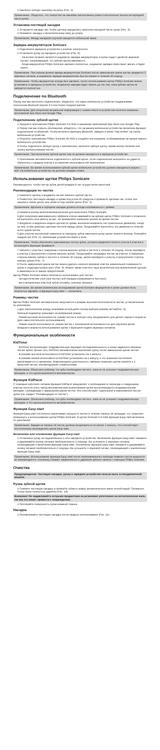1 Наклеите побную наклейку на ручку (Рис. 2).
Примечание. Убедитесь, что отверстия на наклейке расположены ровно относительно кнопок на передней части ручки.
Установка чистящей насадки
1 Установите насадку так, чтобы щетина находилась напротив передней части ручки (Рис. 3).
2 Прижмите насадку к металлическому валу до упора.
Примечание. Между насадкой и ручкой находится небольшой зазор.
Зарядка аккумуляторов Sonicare
1 Подключите зарядное устройство к розетке электросети.
2 Установите ручку на зарядное устройство (Рис. 4).
- На кнопке питания загорится индикатор зарядки аккумулятора, и ручка подаст двойной звуковой сигнал, показывающий, что зубная щетка заряжается.
- Когда аккумулятор Philips Sonicare заряжен полностью, индикатор зарядки перестанет мигать и будет гореть.
Примечание. При низком уровне заряда аккумулятора Sonicare после завершения цикла чистки раздается 3 звуковых сигнала, а индикатор зарядки аккумулятора быстро мигает в течение 30 секунд.
Примечание. Чтобы аккумулятор всегда был заряжен, после использования щетку Philips Sonicare можно установить в зарядное устройство. Индикатор зарядки будет мигать до тех пор, пока зубная щетка не зарядится полностью.
Подключение по Bluetooth
Перед тем как настроить подключение, убедитесь, что ваше мобильное устройство поддерживает технологию Bluetooth версии 4.0 или более поздней версии.
Примечание. Для получения актуальной информации о совместимости устройства посетите магазины приложений App Store или Google Play.
Подключение зубной щетки
1 Загрузите приложение Philips Sonicare For Kids в магазинах приложений App Store или Google Play.
2 Перед тем как открыть приложение, убедитесь, что на вашем мобильном устройстве включена функция подключения по Bluetooth. Чтобы включить функцию Bluetooth, зайдите в меню "Настройки" на своем мобильном устройстве.
3 Откройте приложение Philips Sonicare for Kids и следуйте инструкциям, отображаемым на экране вашего мобильного устройства.
4 Чтобы подключить зубную щетку к приложению, включите зубную щетку, нажав кнопку питания или кнопку выбора режима чистки.
Примечание. При включении зубной щетки она не должна находиться в зарядном устройстве.
5 Приложение автоматически подключится к зубной щетке. Если подключение выполнить не удается, обратитесь к разделу поиска и устранения неисправностей приложения.
Примечание. Во время использования зубной щетки мобильное устройство должно находиться рядом с ней. На мобильное устройство не должна попадать влага.
Использование щетки Philips Sonicare
Рекомендуется, чтобы чистку зубов детей младше 8 лет осуществлял взрослый.
Рекомендации по чистке
1 Намочите щетину и выдавите на нее немного зубной пасты.
2 Поместите чистящую насадку в зубам под углом 45 градусов и прижмите щетинки так, чтобы они касались линии десен или области под линией десен (Рис. 5).
Примечание. Щетинки в середине насадки должны всегда соприкасаться с зубами.
3 Нажмите кнопку включения/выключения для включения Philips Sonicare.
4 Для получения максимального эффекта слегка нажимайте на зубную щетку Philips Sonicare и позвольте ей выполнить всю работу за вас. Не применяйте излишнее усилие во время чистки.
5 Аккуратно и медленно водите щеткой по зубам, выполняя возвратно-поступательные движения, следя за тем, чтобы длинные щетинки чистили между зубов. Продолжайте выполнять эти движения в течение всего цикла чистки.
6 Для очистки внутренней поверхности передних зубов наклоните ручку щетки немного вперед. Очищайте каждый зуб (Рис. 6), перемещая устройство вверх и вниз.
Примечание. Чтобы обеспечить равномерную чистку зубов, условно разделите полость рта на 4 участка и используйте функцию Quadpacer.
7 Начните с участка 1 (наружная сторона верхних зубов) и чистите в течение 30 секунд, потом перейдите к участку 2 (внутренняя сторона верхних зубов). Продолжайте процедуру чистки на участке 3 (наружная сторона нижних зубов) и чистите в течение 30 секунд, затем перейдите к участку 4 (внутренняя сторона нижних зубов) (Рис. 7).
8 После завершения цикла чистки можно уделить немного времени очистке жевательной поверхности зубов и труднодоступных мест (Рис. 8). Можно также очистить язык включенной или выключенной щеткой, в зависимости от ваших предпочтений.
Щетку Philips Sonicare можно безопасно использовать для чистки:
- ортодонтических скоб (при чистке скоб насадка изнашивается быстрее);
- восстановленных участков зубов (пломбы, коронки, виниры).
Примечание. Во время клинических исследований щетки Sonicare аккумулятор в ручке должен быть полностью заряжен, а функция Easy-start — отключена.
Режимы чистки
Щетка Philips Sonicare автоматически запускается в режиме высокой интенсивности чистки, установленном по умолчанию.
1 Для переключения между режимами используйте кнопку выбора режима чистки(Рис. 9).
Зеленый индикатор указывает на выбранный режим.
- Режим высокой интенсивности: режим чистки в полную силу предназначен для детей старшего возраста (для самостоятельного использования).
- Режим низкой интенсивности: режим чистки с пониженной интенсивностью для обучения детей младшего возраста использованию щетки с функцией подачи звуковых сигналов.
Функциональные особенности
KidTimer
- KidTimer воспроизводит поздравительную звуковую последовательность в конце заданного времени чистки зубов. Кроме того, KidTimer автоматически выключает ручку после завершения цикла чистки.
- В режиме высокой интенсивности KidTimer установлен на 2 минуты.
- В режиме низкой интенсивности KidTimer установлен на 1 минуту, и это значение постепенно увеличивается со временем. Изменяющаяся длительность таймера позволяет детям перейти к 2-минутной чистке, рекомендуемой стоматологами.
Примечание. Объясните ребенку, что зубы необходимо чистить, пока он не услышит поздравительную мелодию, и что щетка выключится автоматически.
Функция KidPacer
С помощью короткого сигнала функция KidPacer уведомляет о необходимости перехода к следующему участку полости рта и перед автоматическим выключением щетки воспроизводится поздравительная мелодия, сообщающая о завершении цикла чистки. Это способствует тщательной и равномерной чистке зубов (см. раздел "Рекомендации по чистке").
Примечание. Объясните ребенку, что зубы необходимо чистить, пока он не услышит поздравительную мелодию, и что щетка выключится автоматически.
Функция Easy-start
Функция Easy-start постепенно увеличивает мощность чистки в течение первых 14 процедур, что позволяет привыкнуть к использованию щетки Philips Sonicare. В щетке Sonicare For Kids функция Easy-start включена по умолчанию.
Примечание. Каждая из первых 14 чисток должна продолжаться не менее 1 минуты, что способствует постепенному прохождению цикла Easy-start.
Включение или отключение функции Easy-start
1 Установите ручку на подключенное к сети зарядное устройство. Включение функции Easy-start: Нажмите и удерживайте кнопку питания приблизительно 2 секунды. Вы услышите 2 звуковых сигнала, оповещающих о включении функции Easy-start. Отключение функции Easy-start: Нажмите и удерживайте кнопку питания приблизительно 2 секунды. Вы услышите 1 звуковой сигнал, оповещающий о выключении функции Easy-start.
Примечание. Использование функции Easy-start после первоначального периода плавного роста мощности не рекомендуется, поскольку снижает эффективность удаления зубного налета с помощью Philips Sonicare.
Очистка
Предупреждение. Чистящие насадки, ручку и зарядное устройство нельзя мыть в посудомоечной машине.
Ручка зубной щетки
1 Снимите чистящую насадку и промойте область вокруг металлического вала теплой водой. Проверьте, чтобы были полностью удалены (Рис. 10).
Внимание! Не надавливайте острыми предметами на резиновое уплотнение на металлическом вале, так как это может привести к повреждению.
2 Протирайте поверхность ручки влажной тканью.
Насадка
1 Ополаскивайте чистящую насадку после каждого использования (Рис. 11).